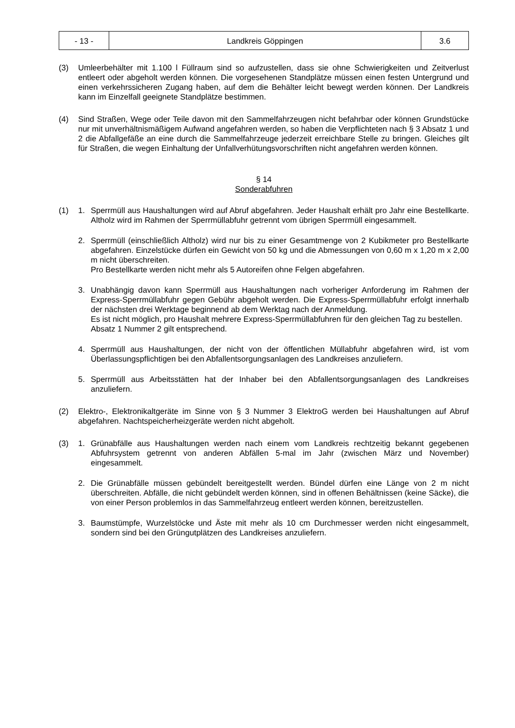| - 13 - | Landkreis Göppingen | 3.6 |
(3) Umleerbehälter mit 1.100 l Füllraum sind so aufzustellen, dass sie ohne Schwierigkeiten und Zeitverlust entleert oder abgeholt werden können. Die vorgesehenen Standplätze müssen einen festen Untergrund und einen verkehrssicheren Zugang haben, auf dem die Behälter leicht bewegt werden können. Der Landkreis kann im Einzelfall geeignete Standplätze bestimmen.
(4) Sind Straßen, Wege oder Teile davon mit den Sammelfahrzeugen nicht befahrbar oder können Grundstücke nur mit unverhältnismäßigem Aufwand angefahren werden, so haben die Verpflichteten nach § 3 Absatz 1 und 2 die Abfallgefäße an eine durch die Sammelfahrzeuge jederzeit erreichbare Stelle zu bringen. Gleiches gilt für Straßen, die wegen Einhaltung der Unfallverhütungsvorschriften nicht angefahren werden können.
§ 14
Sonderabfuhren
(1) 1. Sperrmüll aus Haushaltungen wird auf Abruf abgefahren. Jeder Haushalt erhält pro Jahr eine Bestellkarte. Altholz wird im Rahmen der Sperrmüllabfuhr getrennt vom übrigen Sperrmüll eingesammelt.
2. Sperrmüll (einschließlich Altholz) wird nur bis zu einer Gesamtmenge von 2 Kubikmeter pro Bestellkarte abgefahren. Einzelstücke dürfen ein Gewicht von 50 kg und die Abmessungen von 0,60 m x 1,20 m x 2,00 m nicht überschreiten.
Pro Bestellkarte werden nicht mehr als 5 Autoreifen ohne Felgen abgefahren.
3. Unabhängig davon kann Sperrmüll aus Haushaltungen nach vorheriger Anforderung im Rahmen der Express-Sperrmüllabfuhr gegen Gebühr abgeholt werden. Die Express-Sperrmüllabfuhr erfolgt innerhalb der nächsten drei Werktage beginnend ab dem Werktag nach der Anmeldung.
Es ist nicht möglich, pro Haushalt mehrere Express-Sperrmüllabfuhren für den gleichen Tag zu bestellen.
Absatz 1 Nummer 2 gilt entsprechend.
4. Sperrmüll aus Haushaltungen, der nicht von der öffentlichen Müllabfuhr abgefahren wird, ist vom Überlassungspflichtigen bei den Abfallentsorgungsanlagen des Landkreises anzuliefern.
5. Sperrmüll aus Arbeitsstätten hat der Inhaber bei den Abfallentsorgungsanlagen des Landkreises anzuliefern.
(2) Elektro-, Elektronikaltgeräte im Sinne von § 3 Nummer 3 ElektroG werden bei Haushaltungen auf Abruf abgefahren. Nachtspeicherheizgeräte werden nicht abgeholt.
(3) 1. Grünabfälle aus Haushaltungen werden nach einem vom Landkreis rechtzeitig bekannt gegebenen Abfuhrsystem getrennt von anderen Abfällen 5-mal im Jahr (zwischen März und November) eingesammelt.
2. Die Grünabfälle müssen gebündelt bereitgestellt werden. Bündel dürfen eine Länge von 2 m nicht überschreiten. Abfälle, die nicht gebündelt werden können, sind in offenen Behältnissen (keine Säcke), die von einer Person problemlos in das Sammelfahrzeug entleert werden können, bereitzustellen.
3. Baumstümpfe, Wurzelstöcke und Äste mit mehr als 10 cm Durchmesser werden nicht eingesammelt, sondern sind bei den Grüngutplätzen des Landkreises anzuliefern.